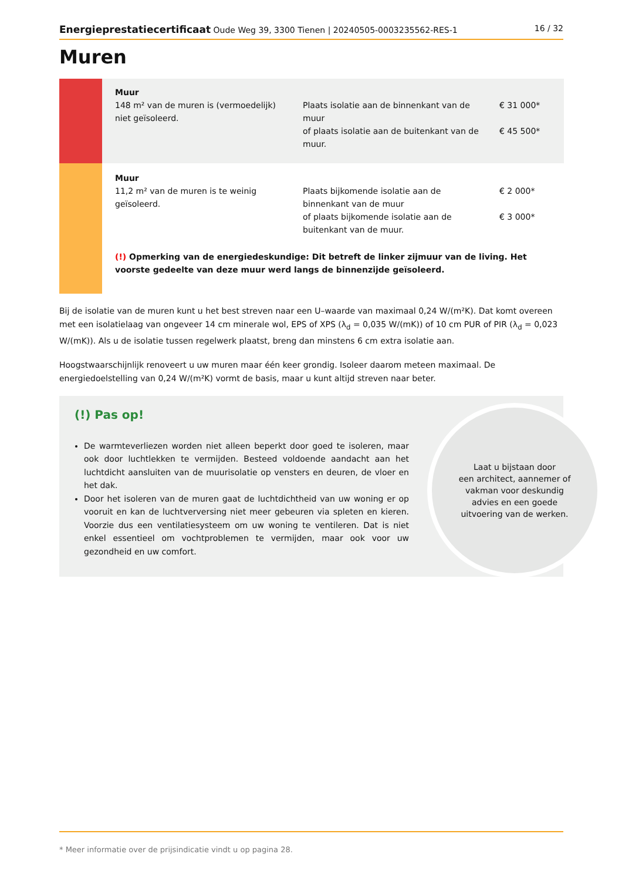Energieprestatiecertificaat Oude Weg 39, 3300 Tienen | 20240505-0003235562-RES-1 16 / 32
Muren
| | Muur 148 m² van de muren is (vermoedelijk) niet geïsoleerd. | Plaats isolatie aan de binnenkant van de muur of plaats isolatie aan de buitenkant van de muur. | € 31 000* € 45 500* |
| | Muur 11,2 m² van de muren is te weinig geïsoleerd. | Plaats bijkomende isolatie aan de binnenkant van de muur of plaats bijkomende isolatie aan de buitenkant van de muur. | € 2 000* € 3 000* |
| | (!) Opmerking van de energiedeskundige: Dit betreft de linker zijmuur van de living. Het voorste gedeelte van deze muur werd langs de binnenzijde geïsoleerd. | | |
Bij de isolatie van de muren kunt u het best streven naar een U–waarde van maximaal 0,24 W/(m²K). Dat komt overeen met een isolatielaag van ongeveer 14 cm minerale wol, EPS of XPS (λ<sub>d</sub> = 0,035 W/(mK)) of 10 cm PUR of PIR (λ<sub>d</sub> = 0,023 W/(mK)). Als u de isolatie tussen regelwerk plaatst, breng dan minstens 6 cm extra isolatie aan.
Hoogstwaarschijnlijk renoveert u uw muren maar één keer grondig. Isoleer daarom meteen maximaal. De energiedoelstelling van 0,24 W/(m²K) vormt de basis, maar u kunt altijd streven naar beter.
(!) Pas op!
De warmteverliezen worden niet alleen beperkt door goed te isoleren, maar ook door luchtlekken te vermijden. Besteed voldoende aandacht aan het luchtdicht aansluiten van de muurisolatie op vensters en deuren, de vloer en het dak.
Door het isoleren van de muren gaat de luchtdichtheid van uw woning er op vooruit en kan de luchtverversing niet meer gebeuren via spleten en kieren. Voorzie dus een ventilatiesysteem om uw woning te ventileren. Dat is niet enkel essentieel om vochtproblemen te vermijden, maar ook voor uw gezondheid en uw comfort.
Laat u bijstaan door
een architect, aannemer of
vakman voor deskundig
advies en een goede
uitvoering van de werken.
* Meer informatie over de prijsindicatie vindt u op pagina 28.